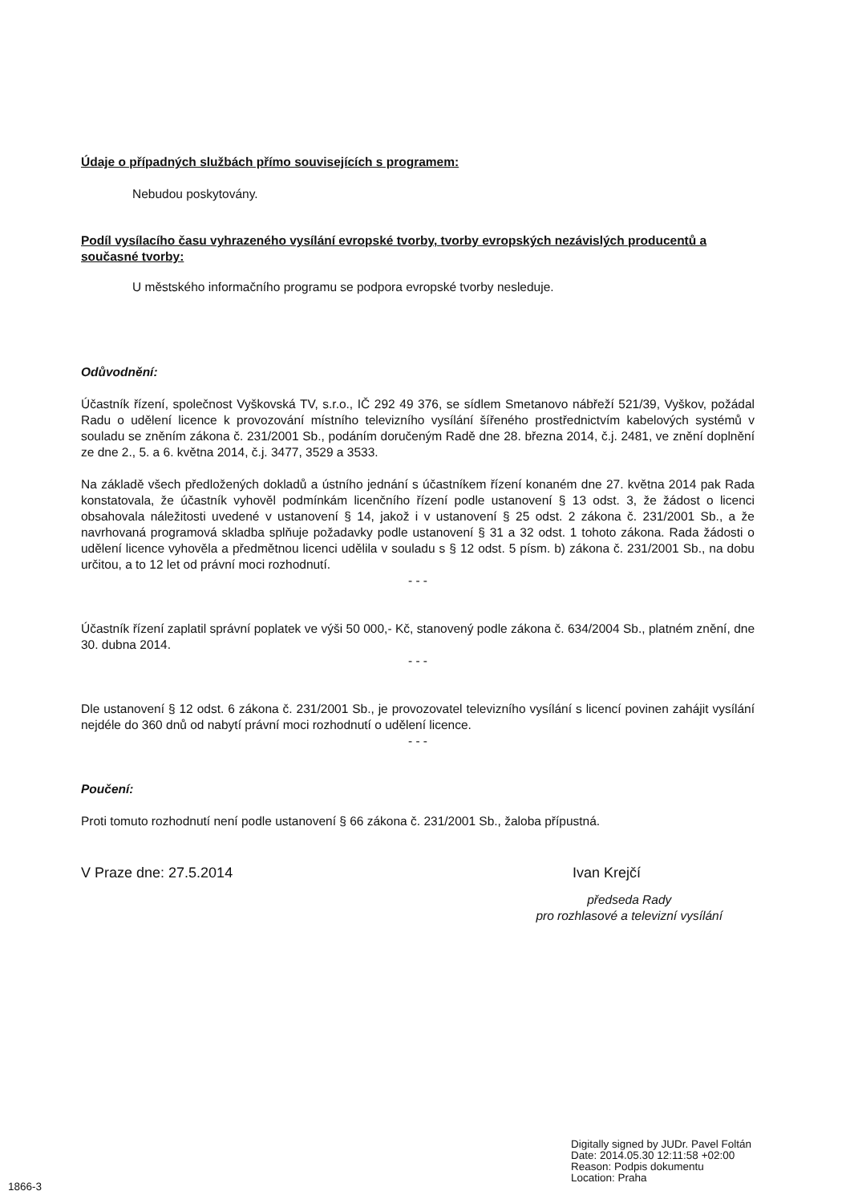Údaje o případných službách přímo souvisejících s programem:
Nebudou poskytovány.
Podíl vysílacího času vyhrazeného vysílání evropské tvorby, tvorby evropských nezávislých producentů a současné tvorby:
U městského informačního programu se podpora evropské tvorby nesleduje.
Odůvodnění:
Účastník řízení, společnost Vyškovská TV, s.r.o., IČ 292 49 376, se sídlem Smetanovo nábřeží 521/39, Vyškov, požádal Radu o udělení licence k provozování místního televizního vysílání šířeného prostřednictvím kabelových systémů v souladu se zněním zákona č. 231/2001 Sb., podáním doručeným Radě dne 28. března 2014, č.j. 2481, ve znění doplnění ze dne 2., 5. a 6. května 2014, č.j. 3477, 3529 a 3533.
Na základě všech předložených dokladů a ústního jednání s účastníkem řízení konaném dne 27. května 2014 pak Rada konstatovala, že účastník vyhověl podmínkám licenčního řízení podle ustanovení § 13 odst. 3, že žádost o licenci obsahovala náležitosti uvedené v ustanovení § 14, jakož i v ustanovení § 25 odst. 2 zákona č. 231/2001 Sb., a že navrhovaná programová skladba splňuje požadavky podle ustanovení § 31 a 32 odst. 1 tohoto zákona. Rada žádosti o udělení licence vyhověla a předmětnou licenci udělila v souladu s § 12 odst. 5 písm. b) zákona č. 231/2001 Sb., na dobu určitou, a to 12 let od právní moci rozhodnutí.
- - -
Účastník řízení zaplatil správní poplatek ve výši 50 000,- Kč, stanovený podle zákona č. 634/2004 Sb., platném znění, dne 30. dubna 2014.
- - -
Dle ustanovení § 12 odst. 6 zákona č. 231/2001 Sb., je provozovatel televizního vysílání s licencí povinen zahájit vysílání nejdéle do 360 dnů od nabytí právní moci rozhodnutí o udělení licence.
- - -
Poučení:
Proti tomuto rozhodnutí není podle ustanovení § 66 zákona č. 231/2001 Sb., žaloba přípustná.
V Praze dne: 27.5.2014 Ivan Krejčí
předseda Rady
pro rozhlasové a televizní vysílání
Digitally signed by JUDr. Pavel Foltán
Date: 2014.05.30 12:11:58 +02:00
Reason: Podpis dokumentu
Location: Praha
1866-3